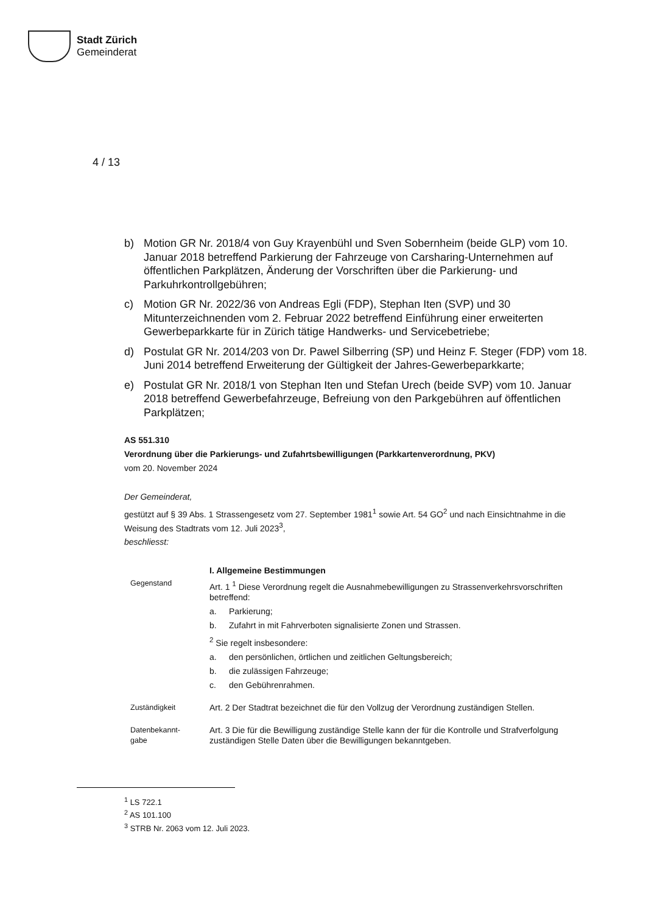Stadt Zürich
Gemeinderat
4 / 13
b) Motion GR Nr. 2018/4 von Guy Krayenbühl und Sven Sobernheim (beide GLP) vom 10. Januar 2018 betreffend Parkierung der Fahrzeuge von Carsharing-Unternehmen auf öffentlichen Parkplätzen, Änderung der Vorschriften über die Parkierung- und Parkuhrkontrollgebühren;
c) Motion GR Nr. 2022/36 von Andreas Egli (FDP), Stephan Iten (SVP) und 30 Mitunterzeichnenden vom 2. Februar 2022 betreffend Einführung einer erweiterten Gewerbeparkkarte für in Zürich tätige Handwerks- und Servicebetriebe;
d) Postulat GR Nr. 2014/203 von Dr. Pawel Silberring (SP) und Heinz F. Steger (FDP) vom 18. Juni 2014 betreffend Erweiterung der Gültigkeit der Jahres-Gewerbeparkkarte;
e) Postulat GR Nr. 2018/1 von Stephan Iten und Stefan Urech (beide SVP) vom 10. Januar 2018 betreffend Gewerbefahrzeuge, Befreiung von den Parkgebühren auf öffentlichen Parkplätzen;
AS 551.310
Verordnung über die Parkierungs- und Zufahrtsbewilligungen (Parkkartenverordnung, PKV)
vom 20. November 2024
Der Gemeinderat,
gestützt auf § 39 Abs. 1 Strassengesetz vom 27. September 1981<sup>1</sup> sowie Art. 54 GO<sup>2</sup> und nach Einsichtnahme in die Weisung des Stadtrats vom 12. Juli 2023<sup>3</sup>,
beschliesst:
I. Allgemeine Bestimmungen
Gegenstand Art. 1 <sup>1</sup> Diese Verordnung regelt die Ausnahmebewilligungen zu Strassenverkehrsvorschriften betreffend:
a. Parkierung;
b. Zufahrt in mit Fahrverboten signalisierte Zonen und Strassen.
<sup>2</sup> Sie regelt insbesondere:
a. den persönlichen, örtlichen und zeitlichen Geltungsbereich;
b. die zulässigen Fahrzeuge;
c. den Gebührenrahmen.
Zuständigkeit Art. 2 Der Stadtrat bezeichnet die für den Vollzug der Verordnung zuständigen Stellen.
Datenbekannt-
gabe
Art. 3 Die für die Bewilligung zuständige Stelle kann der für die Kontrolle und Strafverfolgung zuständigen Stelle Daten über die Bewilligungen bekanntgeben.
<sup>1</sup> LS 722.1
<sup>2</sup> AS 101.100
<sup>3</sup> STRB Nr. 2063 vom 12. Juli 2023.